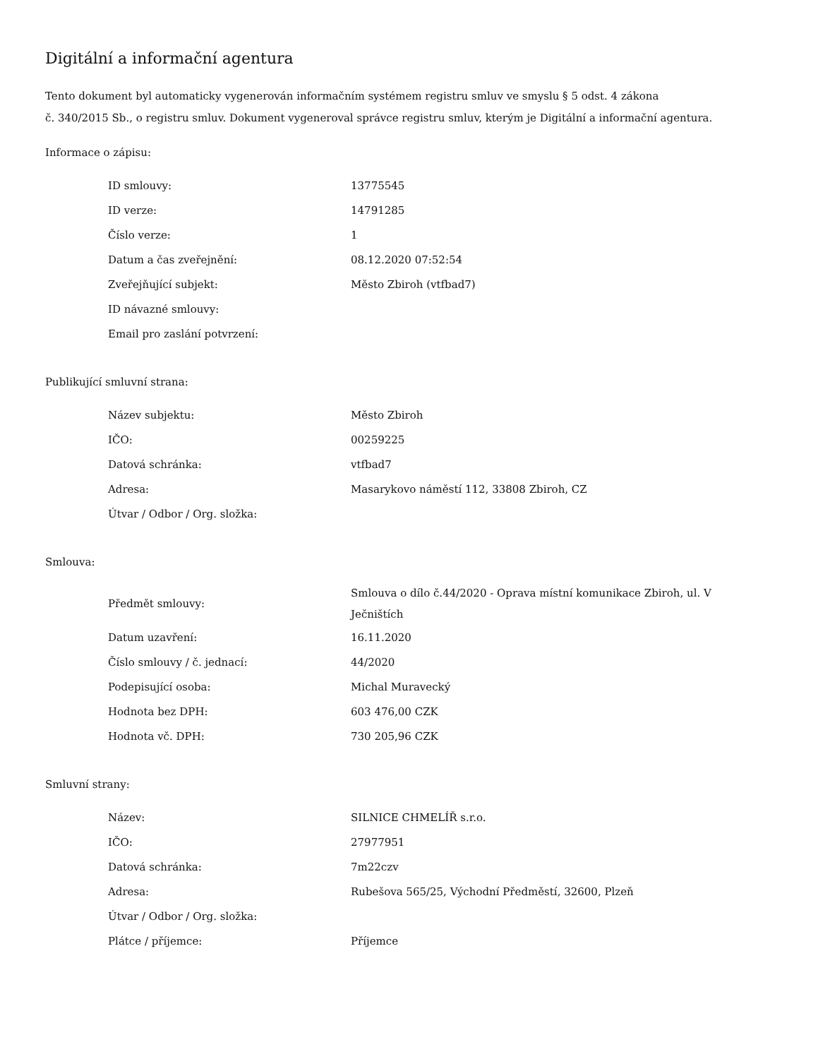Digitální a informační agentura
Tento dokument byl automaticky vygenerován informačním systémem registru smluv ve smyslu § 5 odst. 4 zákona
č. 340/2015 Sb., o registru smluv. Dokument vygeneroval správce registru smluv, kterým je Digitální a informační agentura.
Informace o zápisu:
| ID smlouvy: | 13775545 |
| ID verze: | 14791285 |
| Číslo verze: | 1 |
| Datum a čas zveřejnění: | 08.12.2020 07:52:54 |
| Zveřejňující subjekt: | Město Zbiroh (vtfbad7) |
| ID návazné smlouvy: | |
| Email pro zaslání potvrzení: | |
Publikující smluvní strana:
| Název subjektu: | Město Zbiroh |
| IČO: | 00259225 |
| Datová schránka: | vtfbad7 |
| Adresa: | Masarykovo náměstí 112, 33808 Zbiroh, CZ |
| Útvar / Odbor / Org. složka: | |
Smlouva:
| Předmět smlouvy: | Smlouva o dílo č.44/2020 - Oprava místní komunikace Zbiroh, ul. V Ječništích |
| Datum uzavření: | 16.11.2020 |
| Číslo smlouvy / č. jednací: | 44/2020 |
| Podepisující osoba: | Michal Muravecký |
| Hodnota bez DPH: | 603 476,00 CZK |
| Hodnota vč. DPH: | 730 205,96 CZK |
Smluvní strany:
| Název: | SILNICE CHMELÍŘ s.r.o. |
| IČO: | 27977951 |
| Datová schránka: | 7m22czv |
| Adresa: | Rubešova 565/25, Východní Předměstí, 32600, Plzeň |
| Útvar / Odbor / Org. složka: | |
| Plátce / příjemce: | Příjemce |